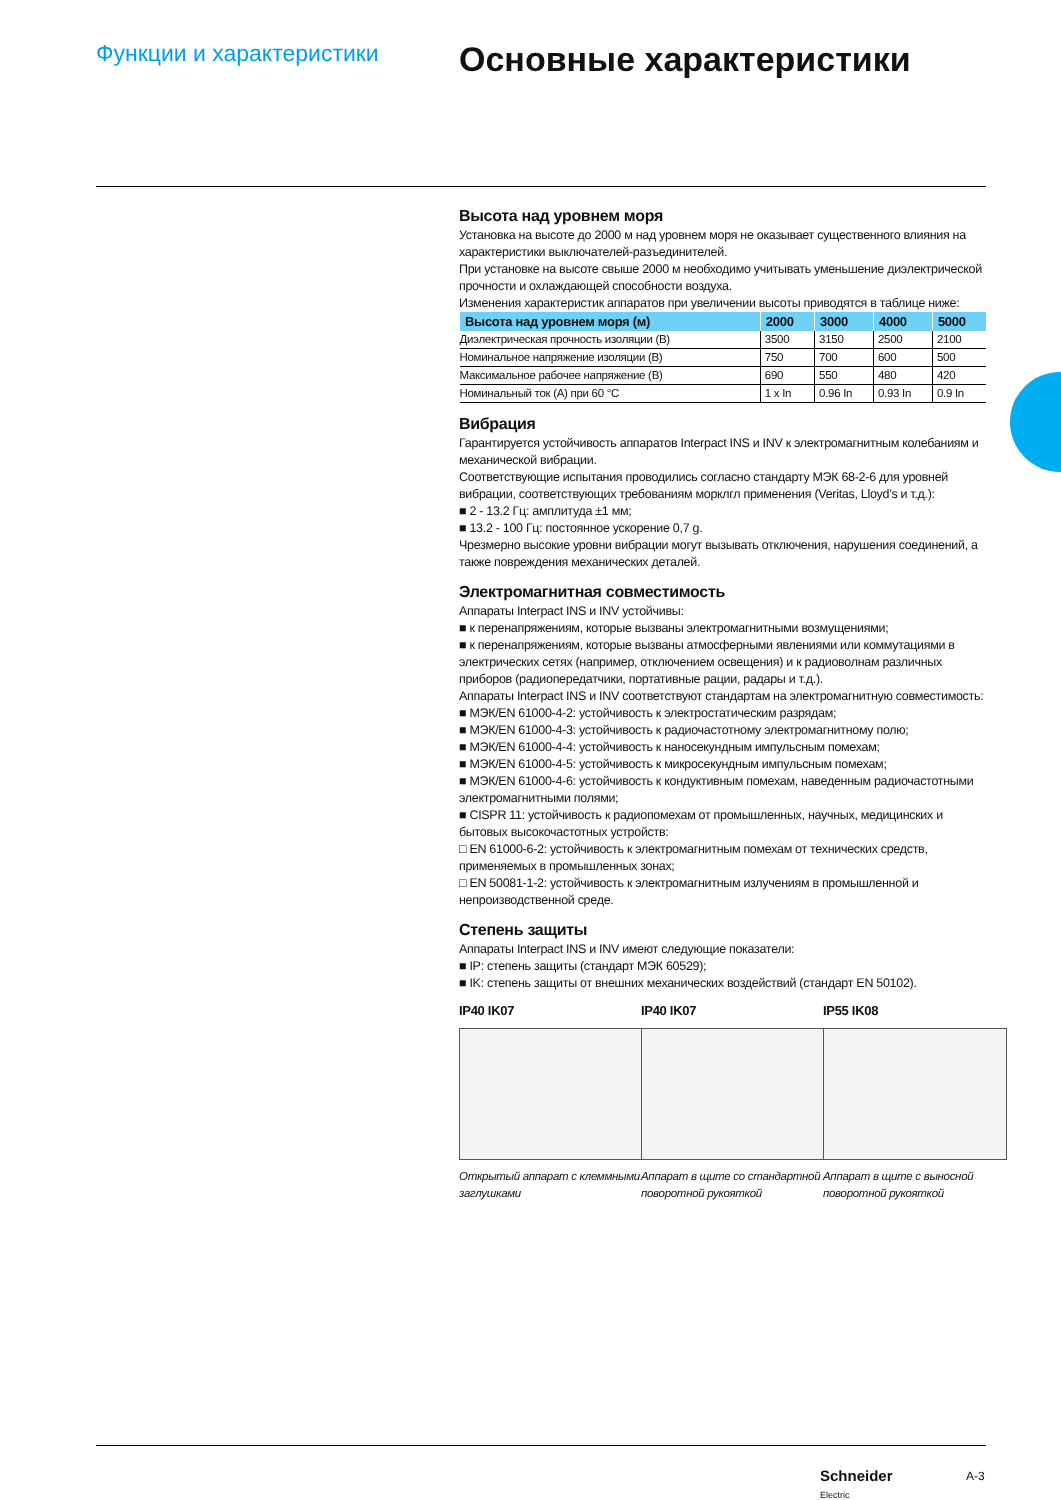Функции и характеристики
Основные характеристики
Высота над уровнем моря
Установка на высоте до 2000 м над уровнем моря не оказывает существенного влияния на характеристики выключателей-разъединителей.
При установке на высоте свыше 2000 м необходимо учитывать уменьшение диэлектрической прочности и охлаждающей способности воздуха.
Изменения характеристик аппаратов при увеличении высоты приводятся в таблице ниже:
| Высота над уровнем моря (м) | 2000 | 3000 | 4000 | 5000 |
| --- | --- | --- | --- | --- |
| Диэлектрическая прочность изоляции (В) | 3500 | 3150 | 2500 | 2100 |
| Номинальное напряжение изоляции (В) | 750 | 700 | 600 | 500 |
| Максимальное рабочее напряжение (В) | 690 | 550 | 480 | 420 |
| Номинальный ток (А) при 60 °C | 1 x In | 0.96 In | 0.93 In | 0.9 In |
Вибрация
Гарантируется устойчивость аппаратов Interpact INS и INV к электромагнитным колебаниям и механической вибрации.
Соответствующие испытания проводились согласно стандарту МЭК 68-2-6 для уровней вибрации, соответствующих требованиям морклгл применения (Veritas, Lloyd’s и т.д.):
■ 2 - 13.2 Гц: амплитуда ±1 мм;
■ 13.2 - 100 Гц: постоянное ускорение 0,7 g.
Чрезмерно высокие уровни вибрации могут вызывать отключения, нарушения соединений, а также повреждения механических деталей.
Электромагнитная совместимость
Аппараты Interpact INS и INV устойчивы:
■ к перенапряжениям, которые вызваны электромагнитными возмущениями;
■ к перенапряжениям, которые вызваны атмосферными явлениями или коммутациями в электрических сетях (например, отключением освещения) и к радиоволнам различных приборов (радиопередатчики, портативные рации, радары и т.д.).
Аппараты Interpact INS и INV соответствуют стандартам на электромагнитную совместимость:
■ МЭК/EN 61000-4-2: устойчивость к электростатическим разрядам;
■ МЭК/EN 61000-4-3: устойчивость к радиочастотному электромагнитному полю;
■ МЭК/EN 61000-4-4: устойчивость к наносекундным импульсным помехам;
■ МЭК/EN 61000-4-5: устойчивость к микросекундным импульсным помехам;
■ МЭК/EN 61000-4-6: устойчивость к кондуктивным помехам, наведенным радиочастотными электромагнитными полями;
■ CISPR 11: устойчивость к радиопомехам от промышленных, научных, медицинских и бытовых высокочастотных устройств:
□ EN 61000-6-2: устойчивость к электромагнитным помехам от технических средств, применяемых в промышленных зонах;
□ EN 50081-1-2: устойчивость к электромагнитным излучениям в промышленной и непроизводственной среде.
Степень защиты
Аппараты Interpact INS и INV имеют следующие показатели:
■ IP: степень защиты (стандарт МЭК 60529);
■ IK: степень защиты от внешних механических воздействий (стандарт EN 50102).
IP40 IK07
Открытый аппарат с клеммными заглушками
IP40 IK07
Аппарат в щите со стандартной поворотной рукояткой
IP55 IK08
Аппарат в щите с выносной поворотной рукояткой
Schneider
Electric
A-3